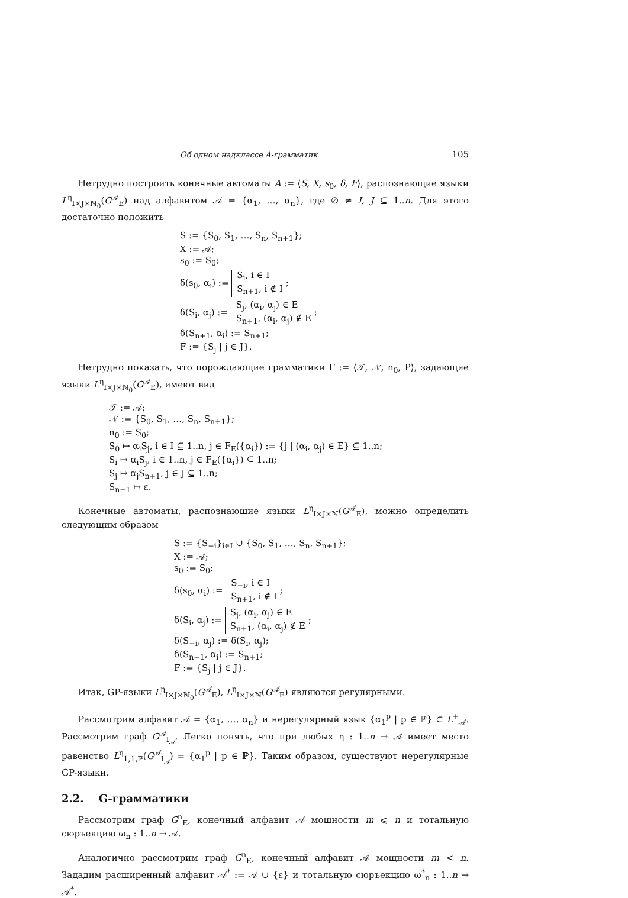Об одном надклассе A-грамматик 105
Нетрудно построить конечные автоматы A := ⟨S, X, s<sub>0</sub>, δ, F⟩, распознающие языки L<sup>η</sup><sub>I×J×ℕ<sub>0</sub></sub>(G<sup>𝒜</sup><sub>E</sub>) над алфавитом 𝒜 = {α<sub>1</sub>, …, α<sub>n</sub>}, где ∅ ≠ I, J ⊆ 1..n. Для этого достаточно положить
S := {S<sub>0</sub>, S<sub>1</sub>, …, S<sub>n</sub>, S<sub>n+1</sub>};
X := 𝒜;
s<sub>0</sub> := S<sub>0</sub>;
δ(s<sub>0</sub>, α<sub>i</sub>) := S<sub>i</sub>, i ∈ I
S<sub>n+1</sub>, i ∉ I ;
δ(S<sub>i</sub>, α<sub>j</sub>) := S<sub>j</sub>, (α<sub>i</sub>, α<sub>j</sub>) ∈ E
S<sub>n+1</sub>, (α<sub>i</sub>, α<sub>j</sub>) ∉ E ;
δ(S<sub>n+1</sub>, α<sub>i</sub>) := S<sub>n+1</sub>;
F := {S<sub>j</sub> | j ∈ J}.
Нетрудно показать, что порождающие грамматики Γ := ⟨𝒯, 𝒩, n<sub>0</sub>, P⟩, задающие языки L<sup>η</sup><sub>I×J×ℕ<sub>0</sub></sub>(G<sup>𝒜</sup><sub>E</sub>), имеют вид
𝒯 := 𝒜;
𝒩 := {S<sub>0</sub>, S<sub>1</sub>, …, S<sub>n</sub>, S<sub>n+1</sub>};
n<sub>0</sub> := S<sub>0</sub>;
S<sub>0</sub> ↦ α<sub>i</sub>S<sub>j</sub>, i ∈ I ⊆ 1..n, j ∈ F<sub>E</sub>({α<sub>i</sub>}) := {j | (α<sub>i</sub>, α<sub>j</sub>) ∈ E} ⊆ 1..n;
S<sub>i</sub> ↦ α<sub>i</sub>S<sub>j</sub>, i ∈ 1..n, j ∈ F<sub>E</sub>({α<sub>i</sub>}) ⊆ 1..n;
S<sub>j</sub> ↦ α<sub>j</sub>S<sub>n+1</sub>, j ∈ J ⊆ 1..n;
S<sub>n+1</sub> ↦ ε.
Конечные автоматы, распознающие языки L<sup>η</sup><sub>I×J×ℕ</sub>(G<sup>𝒜</sup><sub>E</sub>), можно определить следующим образом
S := {S<sub>−i</sub>}<sub>i∈I</sub> ∪ {S<sub>0</sub>, S<sub>1</sub>, …, S<sub>n</sub>, S<sub>n+1</sub>};
X := 𝒜;
s<sub>0</sub> := S<sub>0</sub>;
δ(s<sub>0</sub>, α<sub>i</sub>) := S<sub>−i</sub>, i ∈ I
S<sub>n+1</sub>, i ∉ I ;
δ(S<sub>i</sub>, α<sub>j</sub>) := S<sub>j</sub>, (α<sub>i</sub>, α<sub>j</sub>) ∈ E
S<sub>n+1</sub>, (α<sub>i</sub>, α<sub>j</sub>) ∉ E ;
δ(S<sub>−i</sub>, α<sub>j</sub>) := δ(S<sub>i</sub>, α<sub>j</sub>);
δ(S<sub>n+1</sub>, α<sub>i</sub>) := S<sub>n+1</sub>;
F := {S<sub>j</sub> | j ∈ J}.
Итак, GP-языки L<sup>η</sup><sub>I×J×ℕ<sub>0</sub></sub>(G<sup>𝒜</sup><sub>E</sub>), L<sup>η</sup><sub>I×J×ℕ</sub>(G<sup>𝒜</sup><sub>E</sub>) являются регулярными.
Рассмотрим алфавит 𝒜 = {α<sub>1</sub>, …, α<sub>n</sub>} и нерегулярный язык {α<sub>1</sub><sup>p</sup> | p ∈ ℙ} ⊂ L<sup>+</sup><sub>𝒜</sub>. Рассмотрим граф G<sup>𝒜</sup><sub>I<sub>𝒜</sub></sub>. Легко понять, что при любых η : 1..n → 𝒜 имеет место равенство L<sup>η</sup><sub>1,1,ℙ</sub>(G<sup>𝒜</sup><sub>I<sub>𝒜</sub></sub>) = {α<sub>1</sub><sup>p</sup> | p ∈ ℙ}. Таким образом, существуют нерегулярные GP-языки.
2.2. G-грамматики
Рассмотрим граф G<sup>n</sup><sub>E</sub>, конечный алфавит 𝒜 мощности m ⩽ n и тотальную сюръекцию ω<sub>n</sub> : 1..n → 𝒜.
Аналогично рассмотрим граф G<sup>n</sup><sub>E</sub>, конечный алфавит 𝒜 мощности m < n. Зададим расширенный алфавит 𝒜<sup>*</sup> := 𝒜 ∪ {ε} и тотальную сюръекцию ω<sup>*</sup><sub>n</sub> : 1..n → 𝒜<sup>*</sup>.